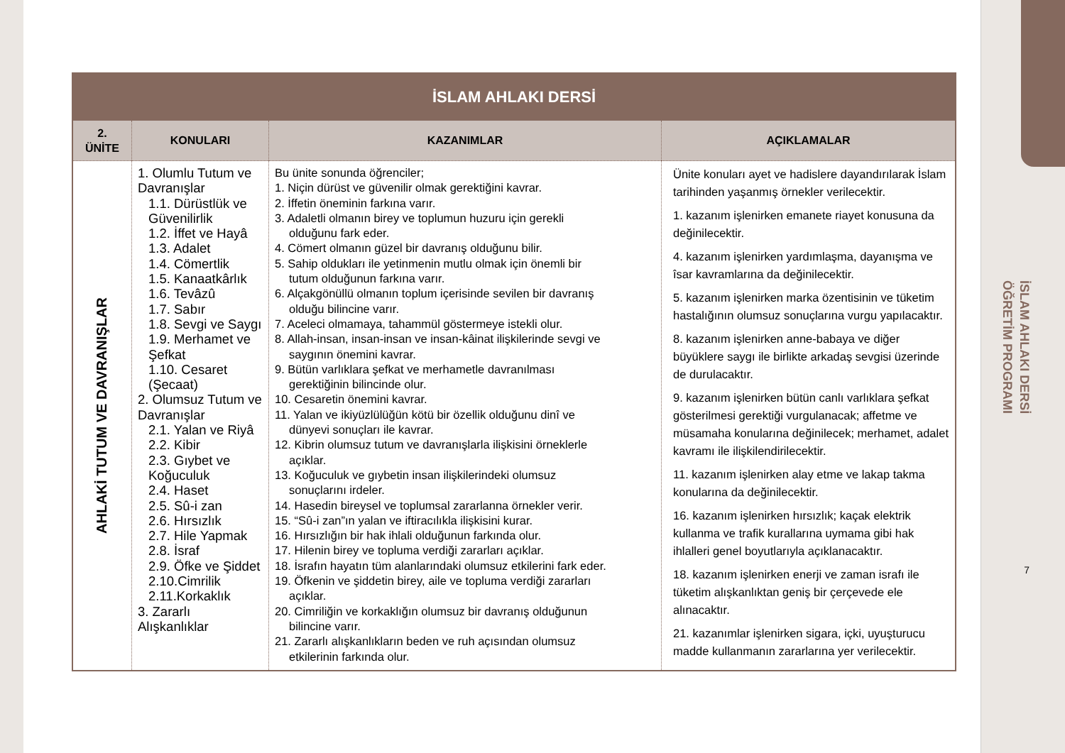İSLAM AHLAKI DERSİ
ÖĞRETİM PROGRAMI
7
| İSLAM AHLAKI DERSİ | | | |
| --- | --- | --- | --- |
| 2. ÜNİTE | KONULARI | KAZANIMLAR | AÇIKLAMALAR |
| AHLAKİ TUTUM VE DAVRANIŞLAR | 1. Olumlu Tutum ve Davranışlar 1.1. Dürüstlük ve Güvenilirlik 1.2. İffet ve Hayâ 1.3. Adalet 1.4. Cömertlik 1.5. Kanaatkârlık 1.6. Tevâzû 1.7. Sabır 1.8. Sevgi ve Saygı 1.9. Merhamet ve Şefkat 1.10. Cesaret (Şecaat) 2. Olumsuz Tutum ve Davranışlar 2.1. Yalan ve Riyâ 2.2. Kibir 2.3. Gıybet ve Koğuculuk 2.4. Haset 2.5. Sû-i zan 2.6. Hırsızlık 2.7. Hile Yapmak 2.8. İsraf 2.9. Öfke ve Şiddet 2.10.Cimrilik 2.11.Korkaklık 3. Zararlı Alışkanlıklar | Bu ünite sonunda öğrenciler; 1. Niçin dürüst ve güvenilir olmak gerektiğini kavrar. 2. İffetin öneminin farkına varır. 3. Adaletli olmanın birey ve toplumun huzuru için gerekli olduğunu fark eder. 4. Cömert olmanın güzel bir davranış olduğunu bilir. 5. Sahip oldukları ile yetinmenin mutlu olmak için önemli bir tutum olduğunun farkına varır. 6. Alçakgönüllü olmanın toplum içerisinde sevilen bir davranış olduğu bilincine varır. 7. Aceleci olmamaya, tahammül göstermeye istekli olur. 8. Allah-insan, insan-insan ve insan-kâinat ilişkilerinde sevgi ve saygının önemini kavrar. 9. Bütün varlıklara şefkat ve merhametle davranılması gerektiğinin bilincinde olur. 10. Cesaretin önemini kavrar. 11. Yalan ve ikiyüzlülüğün kötü bir özellik olduğunu dinî ve dünyevi sonuçları ile kavrar. 12. Kibrin olumsuz tutum ve davranışlarla ilişkisini örneklerle açıklar. 13. Koğuculuk ve gıybetin insan ilişkilerindeki olumsuz sonuçlarını irdeler. 14. Hasedin bireysel ve toplumsal zararlanna örnekler verir. 15. “Sû-i zan”ın yalan ve iftiracılıkla ilişkisini kurar. 16. Hırsızlığın bir hak ihlali olduğunun farkında olur. 17. Hilenin birey ve topluma verdiği zararları açıklar. 18. İsrafın hayatın tüm alanlarındaki olumsuz etkilerini fark eder. 19. Öfkenin ve şiddetin birey, aile ve topluma verdiği zararları açıklar. 20. Cimriliğin ve korkaklığın olumsuz bir davranış olduğunun bilincine varır. 21. Zararlı alışkanlıkların beden ve ruh açısından olumsuz etkilerinin farkında olur. | Ünite konuları ayet ve hadislere dayandırılarak İslam tarihinden yaşanmış örnekler verilecektir. 1. kazanım işlenirken emanete riayet konusuna da değinilecektir. 4. kazanım işlenirken yardımlaşma, dayanışma ve îsar kavramlarına da değinilecektir. 5. kazanım işlenirken marka özentisinin ve tüketim hastalığının olumsuz sonuçlarına vurgu yapılacaktır. 8. kazanım işlenirken anne-babaya ve diğer büyüklere saygı ile birlikte arkadaş sevgisi üzerinde de durulacaktır. 9. kazanım işlenirken bütün canlı varlıklara şefkat gösterilmesi gerektiği vurgulanacak; affetme ve müsamaha konularına değinilecek; merhamet, adalet kavramı ile ilişkilendirilecektir. 11. kazanım işlenirken alay etme ve lakap takma konularına da değinilecektir. 16. kazanım işlenirken hırsızlık; kaçak elektrik kullanma ve trafik kurallarına uymama gibi hak ihlalleri genel boyutlarıyla açıklanacaktır. 18. kazanım işlenirken enerji ve zaman israfı ile tüketim alışkanlıktan geniş bir çerçevede ele alınacaktır. 21. kazanımlar işlenirken sigara, içki, uyuşturucu madde kullanmanın zararlarına yer verilecektir. |